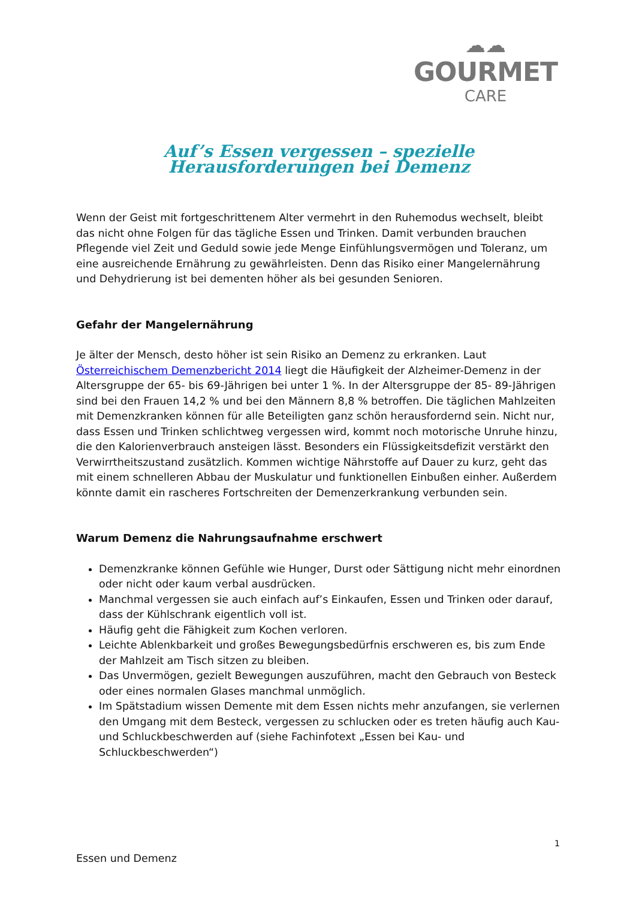☁☁
GOURMET
CARE
Auf’s Essen vergessen – spezielle Herausforderungen bei Demenz
Wenn der Geist mit fortgeschrittenem Alter vermehrt in den Ruhemodus wechselt, bleibt das nicht ohne Folgen für das tägliche Essen und Trinken. Damit verbunden brauchen Pflegende viel Zeit und Geduld sowie jede Menge Einfühlungsvermögen und Toleranz, um eine ausreichende Ernährung zu gewährleisten. Denn das Risiko einer Mangelernährung und Dehydrierung ist bei dementen höher als bei gesunden Senioren.
Gefahr der Mangelernährung
Je älter der Mensch, desto höher ist sein Risiko an Demenz zu erkranken. Laut Österreichischem Demenzbericht 2014 liegt die Häufigkeit der Alzheimer-Demenz in der Altersgruppe der 65- bis 69-Jährigen bei unter 1 %. In der Altersgruppe der 85- 89-Jährigen sind bei den Frauen 14,2 % und bei den Männern 8,8 % betroffen. Die täglichen Mahlzeiten mit Demenzkranken können für alle Beteiligten ganz schön herausfordernd sein. Nicht nur, dass Essen und Trinken schlichtweg vergessen wird, kommt noch motorische Unruhe hinzu, die den Kalorienverbrauch ansteigen lässt. Besonders ein Flüssigkeitsdefizit verstärkt den Verwirrtheitszustand zusätzlich. Kommen wichtige Nährstoffe auf Dauer zu kurz, geht das mit einem schnelleren Abbau der Muskulatur und funktionellen Einbußen einher. Außerdem könnte damit ein rascheres Fortschreiten der Demenzerkrankung verbunden sein.
Warum Demenz die Nahrungsaufnahme erschwert
Demenzkranke können Gefühle wie Hunger, Durst oder Sättigung nicht mehr einordnen oder nicht oder kaum verbal ausdrücken.
Manchmal vergessen sie auch einfach auf’s Einkaufen, Essen und Trinken oder darauf, dass der Kühlschrank eigentlich voll ist.
Häufig geht die Fähigkeit zum Kochen verloren.
Leichte Ablenkbarkeit und großes Bewegungsbedürfnis erschweren es, bis zum Ende der Mahlzeit am Tisch sitzen zu bleiben.
Das Unvermögen, gezielt Bewegungen auszuführen, macht den Gebrauch von Besteck oder eines normalen Glases manchmal unmöglich.
Im Spätstadium wissen Demente mit dem Essen nichts mehr anzufangen, sie verlernen den Umgang mit dem Besteck, vergessen zu schlucken oder es treten häufig auch Kau- und Schluckbeschwerden auf (siehe Fachinfotext „Essen bei Kau- und Schluckbeschwerden“)
1
Essen und Demenz